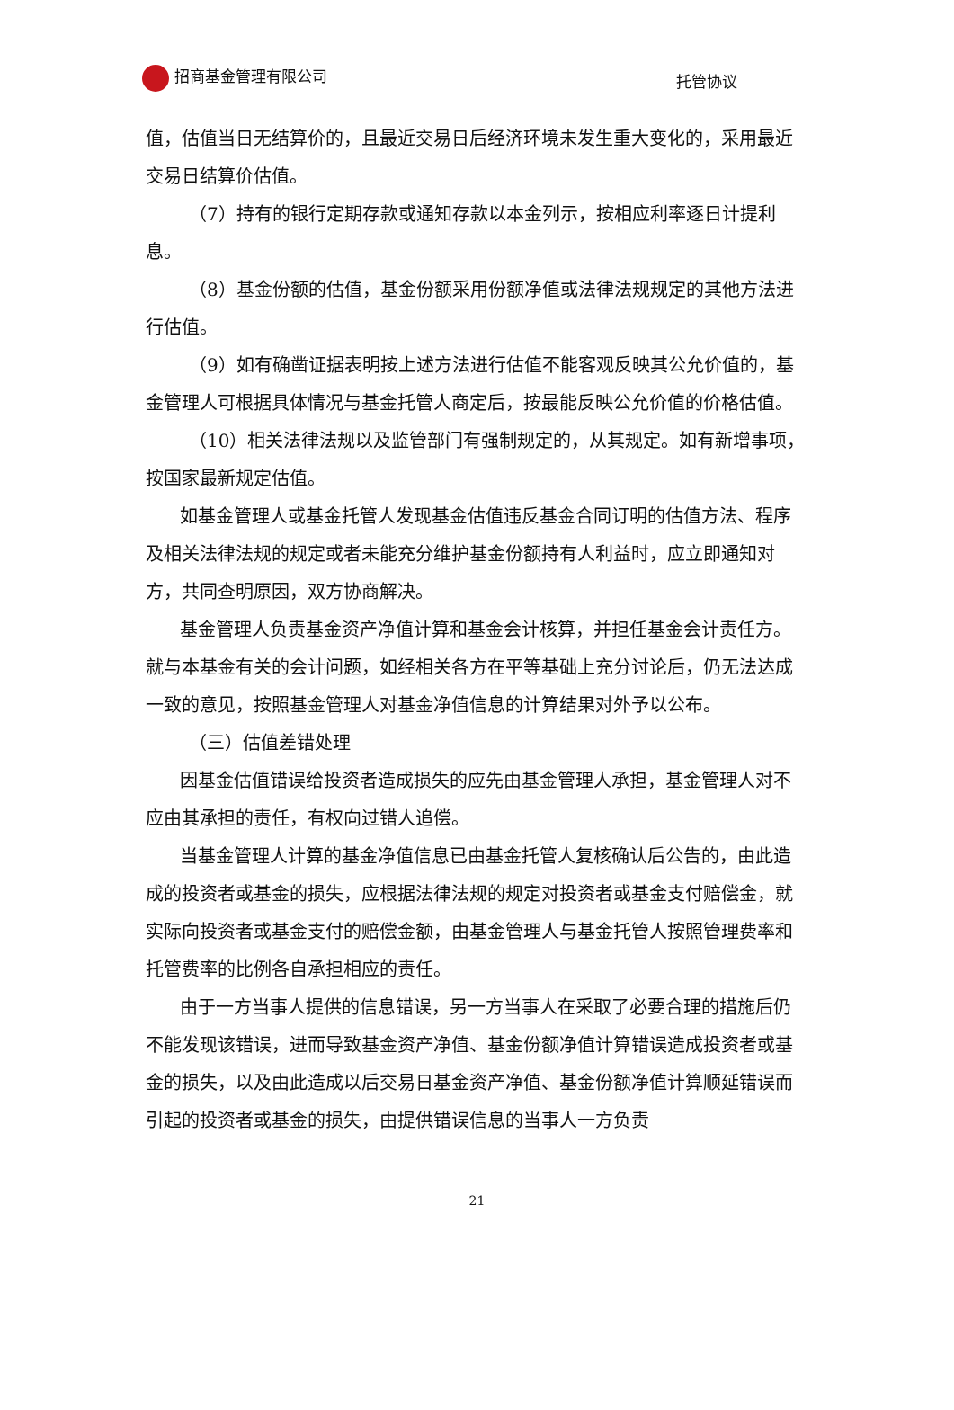招商基金管理有限公司 托管协议
值，估值当日无结算价的，且最近交易日后经济环境未发生重大变化的，采用最近交易日结算价估值。
（7）持有的银行定期存款或通知存款以本金列示，按相应利率逐日计提利息。
（8）基金份额的估值，基金份额采用份额净值或法律法规规定的其他方法进行估值。
（9）如有确凿证据表明按上述方法进行估值不能客观反映其公允价值的，基金管理人可根据具体情况与基金托管人商定后，按最能反映公允价值的价格估值。
（10）相关法律法规以及监管部门有强制规定的，从其规定。如有新增事项，按国家最新规定估值。
如基金管理人或基金托管人发现基金估值违反基金合同订明的估值方法、程序及相关法律法规的规定或者未能充分维护基金份额持有人利益时，应立即通知对方，共同查明原因，双方协商解决。
基金管理人负责基金资产净值计算和基金会计核算，并担任基金会计责任方。就与本基金有关的会计问题，如经相关各方在平等基础上充分讨论后，仍无法达成一致的意见，按照基金管理人对基金净值信息的计算结果对外予以公布。
（三）估值差错处理
因基金估值错误给投资者造成损失的应先由基金管理人承担，基金管理人对不应由其承担的责任，有权向过错人追偿。
当基金管理人计算的基金净值信息已由基金托管人复核确认后公告的，由此造成的投资者或基金的损失，应根据法律法规的规定对投资者或基金支付赔偿金，就实际向投资者或基金支付的赔偿金额，由基金管理人与基金托管人按照管理费率和托管费率的比例各自承担相应的责任。
由于一方当事人提供的信息错误，另一方当事人在采取了必要合理的措施后仍不能发现该错误，进而导致基金资产净值、基金份额净值计算错误造成投资者或基金的损失，以及由此造成以后交易日基金资产净值、基金份额净值计算顺延错误而引起的投资者或基金的损失，由提供错误信息的当事人一方负责
21